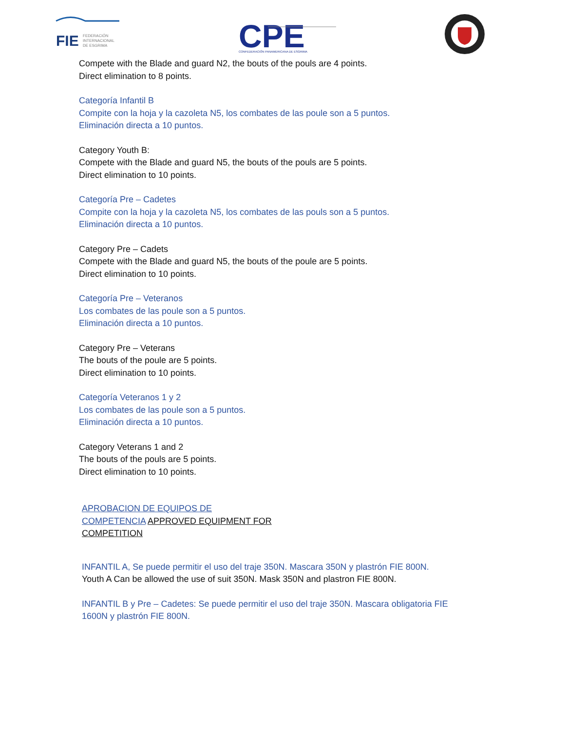FIE
FEDERACIÓN
INTERNACIONAL
DE ESGRIMA
CPE
CONFEDERACIÓN PANAMERICANA DE ESGRIMA
Compete with the Blade and guard N2, the bouts of the pouls are 4 points.
Direct elimination to 8 points.
Categoría Infantil B
Compite con la hoja y la cazoleta N5, los combates de las poule son a 5 puntos.
Eliminación directa a 10 puntos.
Category Youth B:
Compete with the Blade and guard N5, the bouts of the pouls are 5 points.
Direct elimination to 10 points.
Categoría Pre – Cadetes
Compite con la hoja y la cazoleta N5, los combates de las pouls son a 5 puntos.
Eliminación directa a 10 puntos.
Category Pre – Cadets
Compete with the Blade and guard N5, the bouts of the poule are 5 points.
Direct elimination to 10 points.
Categoría Pre – Veteranos
Los combates de las poule son a 5 puntos.
Eliminación directa a 10 puntos.
Category Pre – Veterans
The bouts of the poule are 5 points.
Direct elimination to 10 points.
Categoría Veteranos 1 y 2
Los combates de las poule son a 5 puntos.
Eliminación directa a 10 puntos.
Category Veterans 1 and 2
The bouts of the pouls are 5 points.
Direct elimination to 10 points.
APROBACION DE EQUIPOS DE
COMPETENCIA APPROVED EQUIPMENT FOR
COMPETITION
INFANTIL A, Se puede permitir el uso del traje 350N. Mascara 350N y plastrón FIE 800N.
Youth A Can be allowed the use of suit 350N. Mask 350N and plastron FIE 800N.
INFANTIL B y Pre – Cadetes: Se puede permitir el uso del traje 350N. Mascara obligatoria FIE
1600N y plastrón FIE 800N.